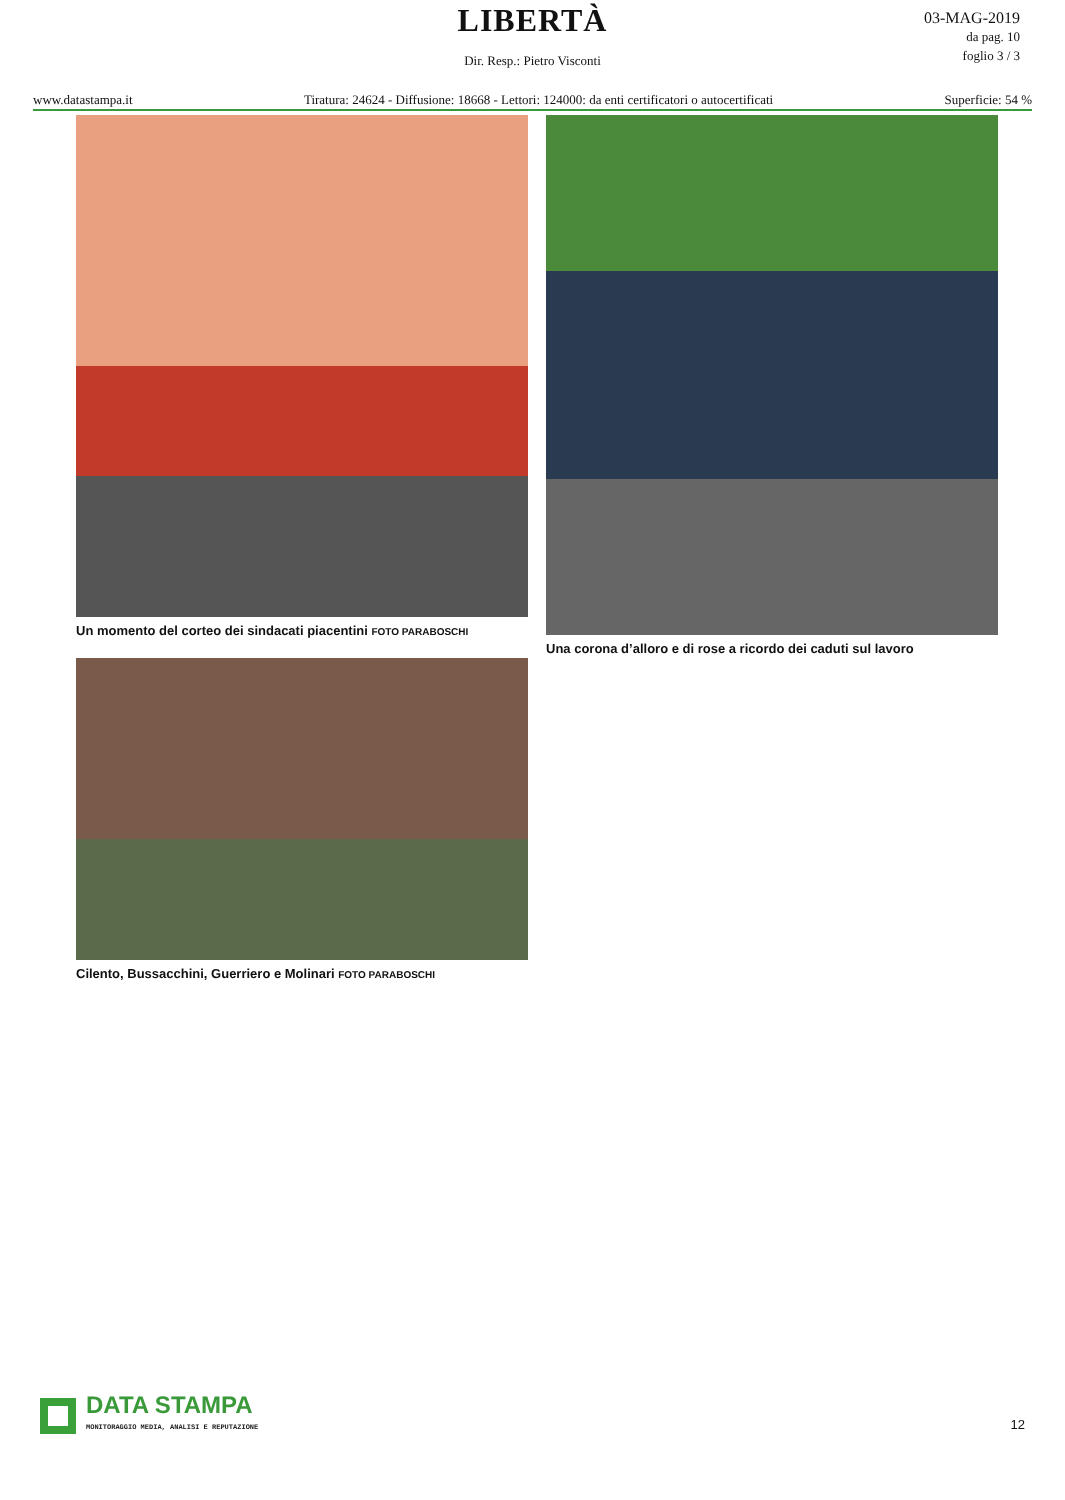LIBERTÀ
Dir. Resp.: Pietro Visconti
03-MAG-2019
da pag. 10
foglio 3 / 3
www.datastampa.it Tiratura: 24624 - Diffusione: 18668 - Lettori: 124000: da enti certificatori o autocertificati Superficie: 54 %
Un momento del corteo dei sindacati piacentini FOTO PARABOSCHI
Cilento, Bussacchini, Guerriero e Molinari FOTO PARABOSCHI
Una corona d’alloro e di rose a ricordo dei caduti sul lavoro
DATA STAMPA
MONITORAGGIO MEDIA, ANALISI E REPUTAZIONE
12